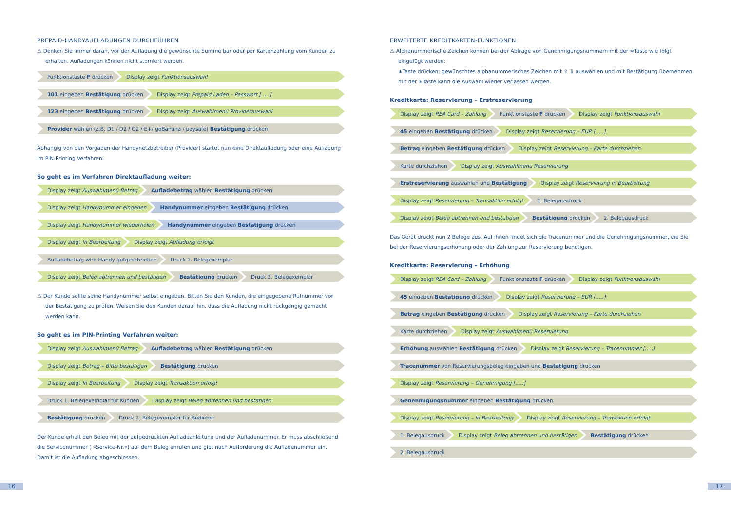PREPAID-HANDYAUFLADUNGEN DURCHFÜHREN
⚠ Denken Sie immer daran, vor der Aufladung die gewünschte Summe bar oder per Kartenzahlung vom Kunden zu erhalten. Aufladungen können nicht storniert werden.
Funktionstaste F drücken Display zeigt Funktionsauswahl
101 eingeben Bestätigung drücken Display zeigt Prepaid Laden – Passwort [.....]
123 eingeben Bestätigung drücken Display zeigt Auswahlmenü Providerauswahl
Provider wählen (z.B. D1 / D2 / O2 / E+/ goBanana / paysafe) Bestätigung drücken
Abhängig von den Vorgaben der Handynetzbetreiber (Provider) startet nun eine Direktaufladung oder eine Aufladung im PIN-Printing Verfahren:
So geht es im Verfahren Direktaufladung weiter:
Display zeigt Auswahlmenü Betrag Aufladebetrag wählen Bestätigung drücken
Display zeigt Handynummer eingeben Handynummer eingeben Bestätigung drücken
Display zeigt Handynummer wiederholen Handynummer eingeben Bestätigung drücken
Display zeigt In Bearbeitung Display zeigt Aufladung erfolgt
Aufladebetrag wird Handy gutgeschrieben Druck 1. Belegexemplar
Display zeigt Beleg abtrennen und bestätigen Bestätigung drücken Druck 2. Belegexemplar
⚠ Der Kunde sollte seine Handynummer selbst eingeben. Bitten Sie den Kunden, die eingegebene Rufnummer vor der Bestätigung zu prüfen. Weisen Sie den Kunden darauf hin, dass die Aufladung nicht rückgängig gemacht werden kann.
So geht es im PIN-Printing Verfahren weiter:
Display zeigt Auswahlmenü Betrag Aufladebetrag wählen Bestätigung drücken
Display zeigt Betrag – Bitte bestätigen Bestätigung drücken
Display zeigt In Bearbeitung Display zeigt Transaktion erfolgt
Druck 1. Belegexemplar für Kunden Display zeigt Beleg abtrennen und bestätigen
Bestätigung drücken Druck 2. Belegexemplar für Bediener
Der Kunde erhält den Beleg mit der aufgedruckten Aufladeanleitung und der Aufladenummer. Er muss abschließend die Servicenummer ( »Service-Nr.«) auf dem Beleg anrufen und gibt nach Aufforderung die Aufladenummer ein. Damit ist die Aufladung abgeschlossen.
ERWEITERTE KREDITKARTEN-FUNKTIONEN
⚠ Alphanummerische Zeichen können bei der Abfrage von Genehmigungsnummern mit der ∗Taste wie folgt eingefügt werden:
∗Taste drücken; gewünschtes alphanummerisches Zeichen mit ⇧ ⇩ auswählen und mit Bestätigung übernehmen; mit der ∗Taste kann die Auswahl wieder verlassen werden.
Kreditkarte: Reservierung – Erstreservierung
Display zeigt REA Card – Zahlung Funktionstaste F drücken Display zeigt Funktionsauswahl
45 eingeben Bestätigung drücken Display zeigt Reservierung – EUR [.....]
Betrag eingeben Bestätigung drücken Display zeigt Reservierung – Karte durchziehen
Karte durchziehen Display zeigt Auswahlmenü Reservierung
Erstreservierung auswählen und Bestätigung Display zeigt Reservierung in Bearbeitung
Display zeigt Reservierung – Transaktion erfolgt 1. Belegausdruck
Display zeigt Beleg abtrennen und bestätigen Bestätigung drücken 2. Belegausdruck
Das Gerät druckt nun 2 Belege aus. Auf ihnen findet sich die Tracenummer und die Genehmigungsnummer, die Sie bei der Reservierungserhöhung oder der Zahlung zur Reservierung benötigen.
Kreditkarte: Reservierung – Erhöhung
Display zeigt REA Card – Zahlung Funktionstaste F drücken Display zeigt Funktionsauswahl
45 eingeben Bestätigung drücken Display zeigt Reservierung – EUR [.....]
Betrag eingeben Bestätigung drücken Display zeigt Reservierung – Karte durchziehen
Karte durchziehen Display zeigt Auswahlmenü Reservierung
Erhöhung auswählen Bestätigung drücken Display zeigt Reservierung – Tracenummer [.....]
Tracenummer von Reservierungsbeleg eingeben und Bestätigung drücken
Display zeigt Reservierung – Genehmigung [.....]
Genehmigungsnummer eingeben Bestätigung drücken
Display zeigt Reservierung – in Bearbeitung Display zeigt Reservierung – Transaktion erfolgt
1. Belegausdruck Display zeigt Beleg abtrennen und bestätigen Bestätigung drücken
2. Belegausdruck
16 17